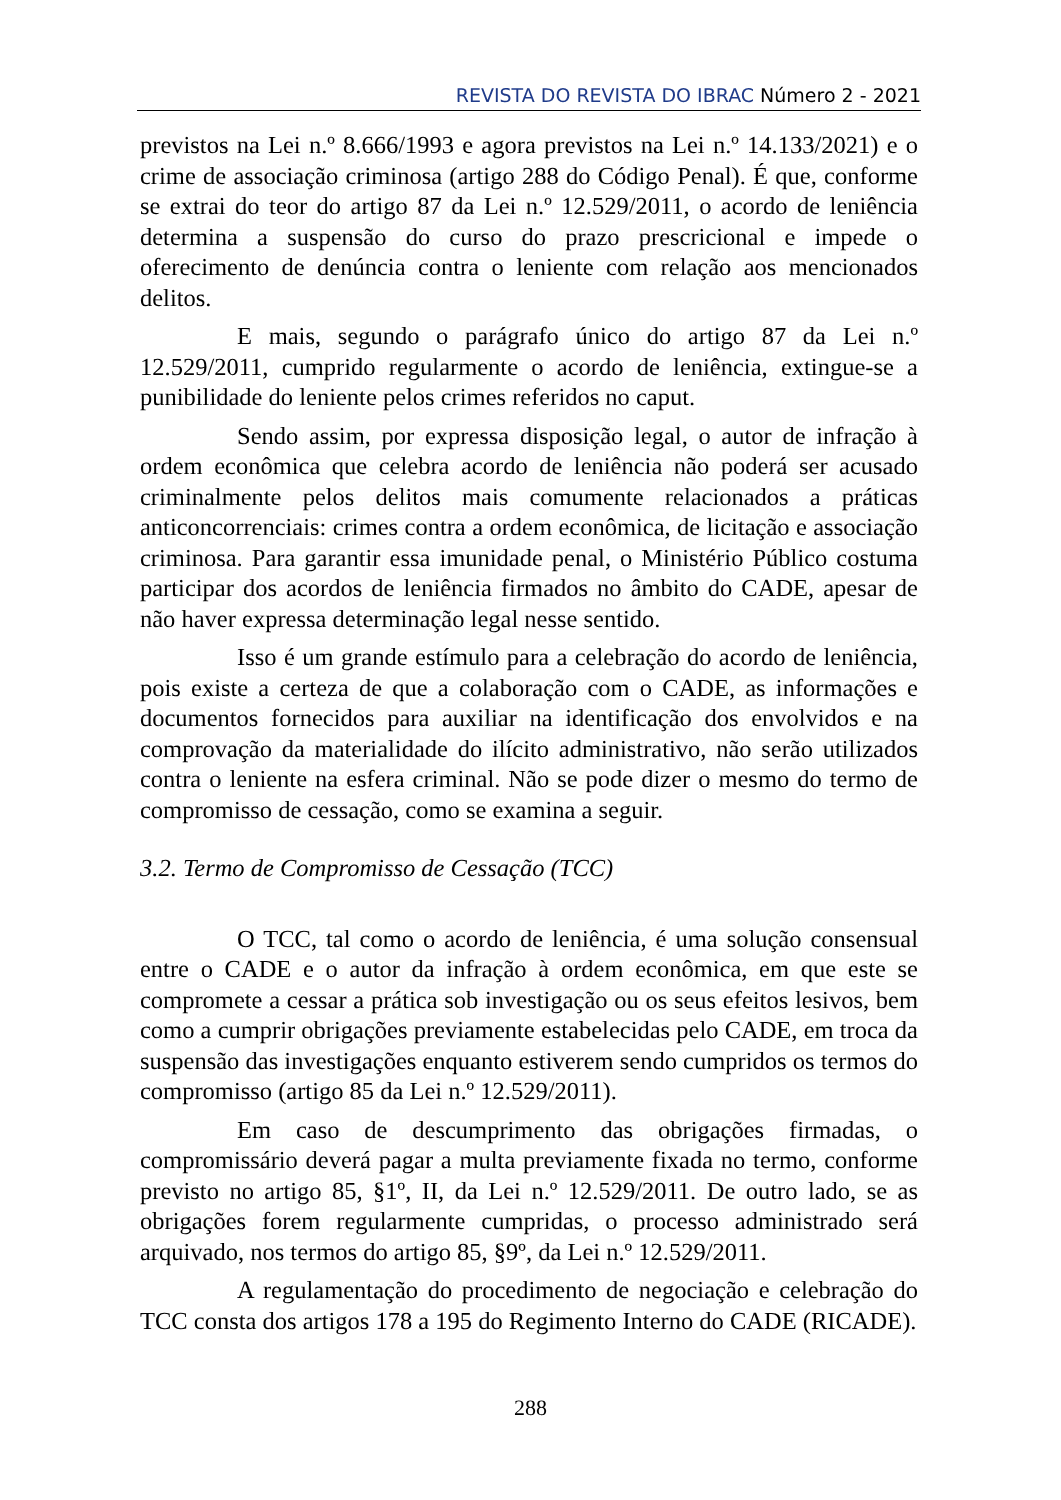REVISTA DO REVISTA DO IBRAC Número 2 - 2021
previstos na Lei n.º 8.666/1993 e agora previstos na Lei n.º 14.133/2021) e o crime de associação criminosa (artigo 288 do Código Penal). É que, conforme se extrai do teor do artigo 87 da Lei n.º 12.529/2011, o acordo de leniência determina a suspensão do curso do prazo prescricional e impede o oferecimento de denúncia contra o leniente com relação aos mencionados delitos.
E mais, segundo o parágrafo único do artigo 87 da Lei n.º 12.529/2011, cumprido regularmente o acordo de leniência, extingue-se a punibilidade do leniente pelos crimes referidos no caput.
Sendo assim, por expressa disposição legal, o autor de infração à ordem econômica que celebra acordo de leniência não poderá ser acusado criminalmente pelos delitos mais comumente relacionados a práticas anticoncorrenciais: crimes contra a ordem econômica, de licitação e associação criminosa. Para garantir essa imunidade penal, o Ministério Público costuma participar dos acordos de leniência firmados no âmbito do CADE, apesar de não haver expressa determinação legal nesse sentido.
Isso é um grande estímulo para a celebração do acordo de leniência, pois existe a certeza de que a colaboração com o CADE, as informações e documentos fornecidos para auxiliar na identificação dos envolvidos e na comprovação da materialidade do ilícito administrativo, não serão utilizados contra o leniente na esfera criminal. Não se pode dizer o mesmo do termo de compromisso de cessação, como se examina a seguir.
3.2. Termo de Compromisso de Cessação (TCC)
O TCC, tal como o acordo de leniência, é uma solução consensual entre o CADE e o autor da infração à ordem econômica, em que este se compromete a cessar a prática sob investigação ou os seus efeitos lesivos, bem como a cumprir obrigações previamente estabelecidas pelo CADE, em troca da suspensão das investigações enquanto estiverem sendo cumpridos os termos do compromisso (artigo 85 da Lei n.º 12.529/2011).
Em caso de descumprimento das obrigações firmadas, o compromissário deverá pagar a multa previamente fixada no termo, conforme previsto no artigo 85, §1º, II, da Lei n.º 12.529/2011. De outro lado, se as obrigações forem regularmente cumpridas, o processo administrado será arquivado, nos termos do artigo 85, §9º, da Lei n.º 12.529/2011.
A regulamentação do procedimento de negociação e celebração do TCC consta dos artigos 178 a 195 do Regimento Interno do CADE (RICADE).
288